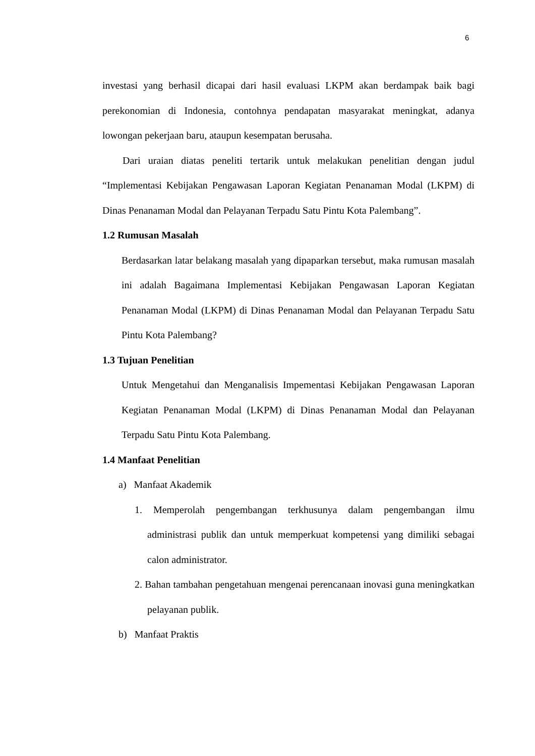6
investasi yang berhasil dicapai dari hasil evaluasi LKPM akan berdampak baik bagi perekonomian di Indonesia, contohnya pendapatan masyarakat meningkat, adanya lowongan pekerjaan baru, ataupun kesempatan berusaha.
Dari uraian diatas peneliti tertarik untuk melakukan penelitian dengan judul “Implementasi Kebijakan Pengawasan Laporan Kegiatan Penanaman Modal (LKPM) di Dinas Penanaman Modal dan Pelayanan Terpadu Satu Pintu Kota Palembang”.
1.2 Rumusan Masalah
Berdasarkan latar belakang masalah yang dipaparkan tersebut, maka rumusan masalah ini adalah Bagaimana Implementasi Kebijakan Pengawasan Laporan Kegiatan Penanaman Modal (LKPM) di Dinas Penanaman Modal dan Pelayanan Terpadu Satu Pintu Kota Palembang?
1.3 Tujuan Penelitian
Untuk Mengetahui dan Menganalisis Impementasi Kebijakan Pengawasan Laporan Kegiatan Penanaman Modal (LKPM) di Dinas Penanaman Modal dan Pelayanan Terpadu Satu Pintu Kota Palembang.
1.4 Manfaat Penelitian
a) Manfaat Akademik
1. Memperolah pengembangan terkhusunya dalam pengembangan ilmu administrasi publik dan untuk memperkuat kompetensi yang dimiliki sebagai calon administrator.
2. Bahan tambahan pengetahuan mengenai perencanaan inovasi guna meningkatkan pelayanan publik.
b) Manfaat Praktis